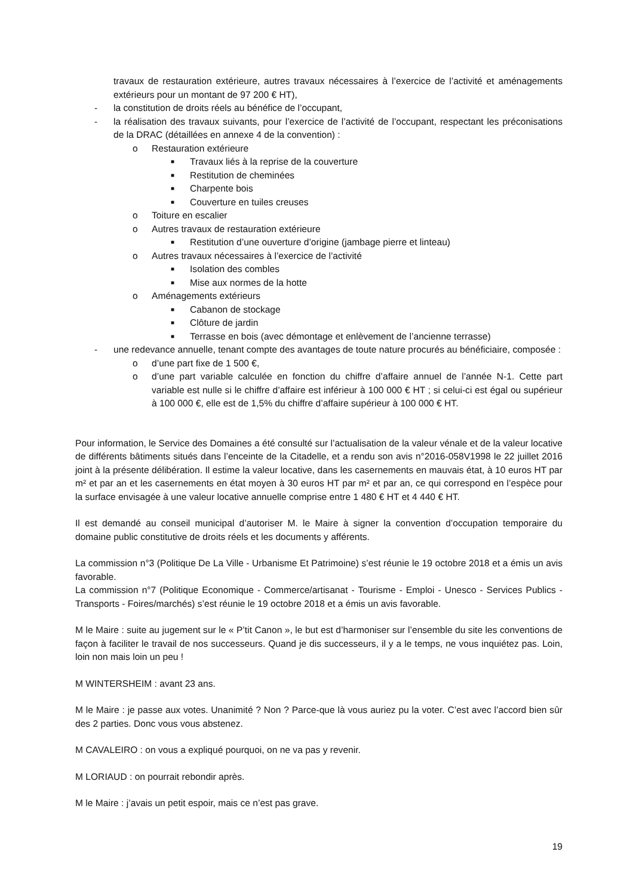travaux de restauration extérieure, autres travaux nécessaires à l’exercice de l’activité et aménagements extérieurs pour un montant de 97 200 € HT),
- la constitution de droits réels au bénéfice de l’occupant,
- la réalisation des travaux suivants, pour l’exercice de l’activité de l’occupant, respectant les préconisations de la DRAC (détaillées en annexe 4 de la convention) :
o Restauration extérieure
■ Travaux liés à la reprise de la couverture
■ Restitution de cheminées
■ Charpente bois
■ Couverture en tuiles creuses
o Toiture en escalier
o Autres travaux de restauration extérieure
■ Restitution d’une ouverture d’origine (jambage pierre et linteau)
o Autres travaux nécessaires à l’exercice de l’activité
■ Isolation des combles
■ Mise aux normes de la hotte
o Aménagements extérieurs
■ Cabanon de stockage
■ Clôture de jardin
■ Terrasse en bois (avec démontage et enlèvement de l’ancienne terrasse)
- une redevance annuelle, tenant compte des avantages de toute nature procurés au bénéficiaire, composée :
o d’une part fixe de 1 500 €,
o d’une part variable calculée en fonction du chiffre d’affaire annuel de l’année N-1. Cette part variable est nulle si le chiffre d’affaire est inférieur à 100 000 € HT ; si celui-ci est égal ou supérieur à 100 000 €, elle est de 1,5% du chiffre d’affaire supérieur à 100 000 € HT.
Pour information, le Service des Domaines a été consulté sur l’actualisation de la valeur vénale et de la valeur locative de différents bâtiments situés dans l’enceinte de la Citadelle, et a rendu son avis n°2016-058V1998 le 22 juillet 2016 joint à la présente délibération. Il estime la valeur locative, dans les casernements en mauvais état, à 10 euros HT par m² et par an et les casernements en état moyen à 30 euros HT par m² et par an, ce qui correspond en l’espèce pour la surface envisagée à une valeur locative annuelle comprise entre 1 480 € HT et 4 440 € HT.
Il est demandé au conseil municipal d’autoriser M. le Maire à signer la convention d’occupation temporaire du domaine public constitutive de droits réels et les documents y afférents.
La commission n°3 (Politique De La Ville - Urbanisme Et Patrimoine) s’est réunie le 19 octobre 2018 et a émis un avis favorable.
La commission n°7 (Politique Economique - Commerce/artisanat - Tourisme - Emploi - Unesco - Services Publics - Transports - Foires/marchés) s’est réunie le 19 octobre 2018 et a émis un avis favorable.
M le Maire : suite au jugement sur le « P’tit Canon », le but est d’harmoniser sur l’ensemble du site les conventions de façon à faciliter le travail de nos successeurs. Quand je dis successeurs, il y a le temps, ne vous inquiétez pas. Loin, loin non mais loin un peu !
M WINTERSHEIM : avant 23 ans.
M le Maire : je passe aux votes. Unanimité ? Non ? Parce-que là vous auriez pu la voter. C’est avec l’accord bien sûr des 2 parties. Donc vous vous abstenez.
M CAVALEIRO : on vous a expliqué pourquoi, on ne va pas y revenir.
M LORIAUD : on pourrait rebondir après.
M le Maire : j’avais un petit espoir, mais ce n’est pas grave.
19